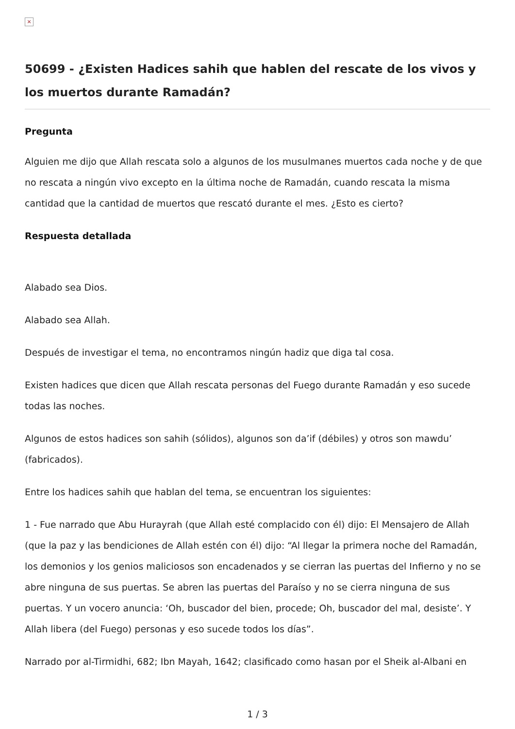×
50699 - ¿Existen Hadices sahih que hablen del rescate de los vivos y los muertos durante Ramadán?
Pregunta
Alguien me dijo que Allah rescata solo a algunos de los musulmanes muertos cada noche y de que no rescata a ningún vivo excepto en la última noche de Ramadán, cuando rescata la misma cantidad que la cantidad de muertos que rescató durante el mes. ¿Esto es cierto?
Respuesta detallada
Alabado sea Dios.
Alabado sea Allah.
Después de investigar el tema, no encontramos ningún hadiz que diga tal cosa.
Existen hadices que dicen que Allah rescata personas del Fuego durante Ramadán y eso sucede todas las noches.
Algunos de estos hadices son sahih (sólidos), algunos son da’if (débiles) y otros son mawdu’ (fabricados).
Entre los hadices sahih que hablan del tema, se encuentran los siguientes:
1 - Fue narrado que Abu Hurayrah (que Allah esté complacido con él) dijo: El Mensajero de Allah (que la paz y las bendiciones de Allah estén con él) dijo: “Al llegar la primera noche del Ramadán, los demonios y los genios maliciosos son encadenados y se cierran las puertas del Infierno y no se abre ninguna de sus puertas. Se abren las puertas del Paraíso y no se cierra ninguna de sus puertas. Y un vocero anuncia: ‘Oh, buscador del bien, procede; Oh, buscador del mal, desiste’. Y Allah libera (del Fuego) personas y eso sucede todos los días”.
Narrado por al-Tirmidhi, 682; Ibn Mayah, 1642; clasificado como hasan por el Sheik al-Albani en
1 / 3